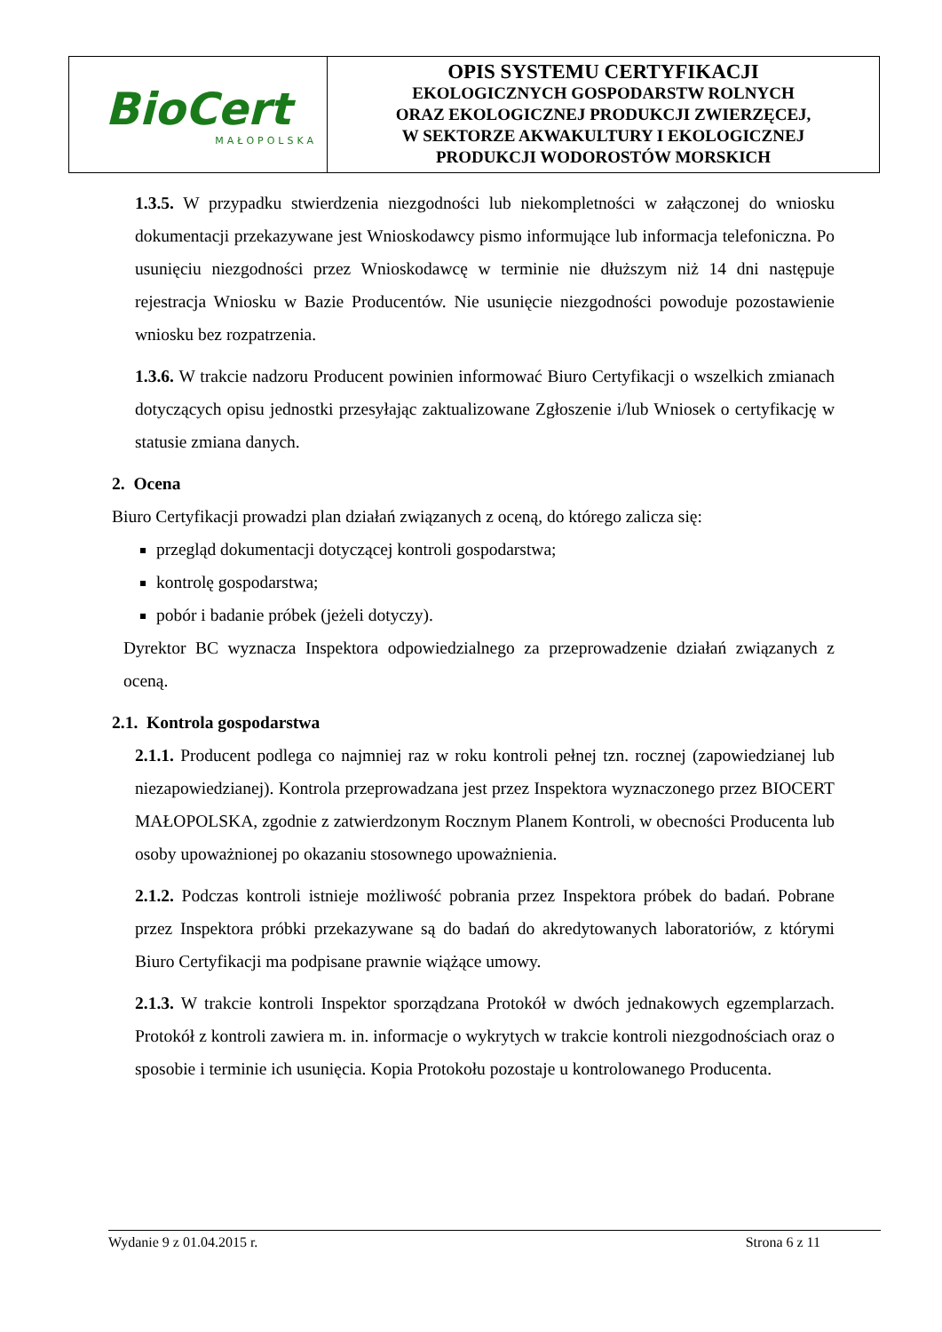| BioCert MAŁOPOLSKA | OPIS SYSTEMU CERTYFIKACJI EKOLOGICZNYCH GOSPODARSTW ROLNYCH ORAZ EKOLOGICZNEJ PRODUKCJI ZWIERZĘCEJ, W SEKTORZE AKWAKULTURY I EKOLOGICZNEJ PRODUKCJI WODOROSTÓW MORSKICH |
1.3.5. W przypadku stwierdzenia niezgodności lub niekompletności w załączonej do wniosku dokumentacji przekazywane jest Wnioskodawcy pismo informujące lub informacja telefoniczna. Po usunięciu niezgodności przez Wnioskodawcę w terminie nie dłuższym niż 14 dni następuje rejestracja Wniosku w Bazie Producentów. Nie usunięcie niezgodności powoduje pozostawienie wniosku bez rozpatrzenia.
1.3.6. W trakcie nadzoru Producent powinien informować Biuro Certyfikacji o wszelkich zmianach dotyczących opisu jednostki przesyłając zaktualizowane Zgłoszenie i/lub Wniosek o certyfikację w statusie zmiana danych.
2. Ocena
Biuro Certyfikacji prowadzi plan działań związanych z oceną, do którego zalicza się:
przegląd dokumentacji dotyczącej kontroli gospodarstwa;
kontrolę gospodarstwa;
pobór i badanie próbek (jeżeli dotyczy).
Dyrektor BC wyznacza Inspektora odpowiedzialnego za przeprowadzenie działań związanych z oceną.
2.1. Kontrola gospodarstwa
2.1.1. Producent podlega co najmniej raz w roku kontroli pełnej tzn. rocznej (zapowiedzianej lub niezapowiedzianej). Kontrola przeprowadzana jest przez Inspektora wyznaczonego przez BIOCERT MAŁOPOLSKA, zgodnie z zatwierdzonym Rocznym Planem Kontroli, w obecności Producenta lub osoby upoważnionej po okazaniu stosownego upoważnienia.
2.1.2. Podczas kontroli istnieje możliwość pobrania przez Inspektora próbek do badań. Pobrane przez Inspektora próbki przekazywane są do badań do akredytowanych laboratoriów, z którymi Biuro Certyfikacji ma podpisane prawnie wiążące umowy.
2.1.3. W trakcie kontroli Inspektor sporządzana Protokół w dwóch jednakowych egzemplarzach. Protokół z kontroli zawiera m. in. informacje o wykrytych w trakcie kontroli niezgodnościach oraz o sposobie i terminie ich usunięcia. Kopia Protokołu pozostaje u kontrolowanego Producenta.
Wydanie 9 z 01.04.2015 r. Strona 6 z 11